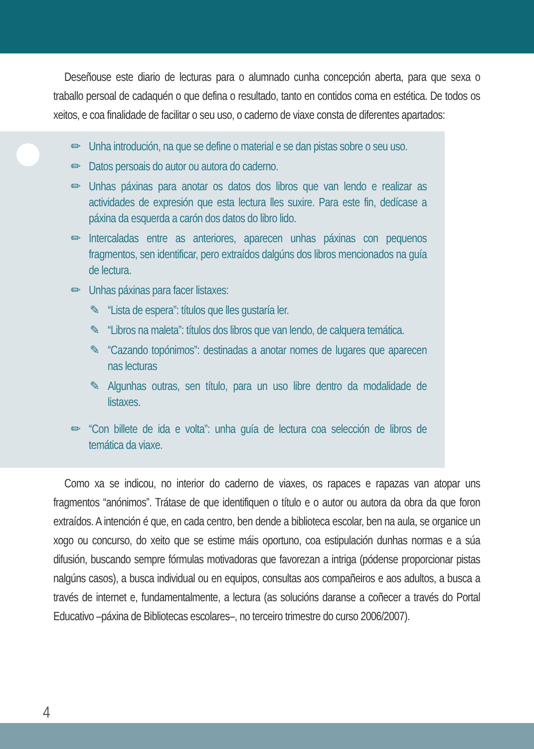Deseñouse este diario de lecturas para o alumnado cunha concepción aberta, para que sexa o traballo persoal de cadaquén o que defina o resultado, tanto en contidos coma en estética. De todos os xeitos, e coa finalidade de facilitar o seu uso, o caderno de viaxe consta de diferentes apartados:
✏ Unha introdución, na que se define o material e se dan pistas sobre o seu uso.
✏ Datos persoais do autor ou autora do caderno.
✏ Unhas páxinas para anotar os datos dos libros que van lendo e realizar as actividades de expresión que esta lectura lles suxire. Para este fin, dedícase a páxina da esquerda a carón dos datos do libro lido.
✏ Intercaladas entre as anteriores, aparecen unhas páxinas con pequenos fragmentos, sen identificar, pero extraídos dalgúns dos libros mencionados na guía de lectura.
✏ Unhas páxinas para facer listaxes:
✎ “Lista de espera”: títulos que lles gustaría ler.
✎ “Libros na maleta”: títulos dos libros que van lendo, de calquera temática.
✎ “Cazando topónimos”: destinadas a anotar nomes de lugares que aparecen nas lecturas
✎ Algunhas outras, sen título, para un uso libre dentro da modalidade de listaxes.
✏ “Con billete de ida e volta”: unha guía de lectura coa selección de libros de temática da viaxe.
Como xa se indicou, no interior do caderno de viaxes, os rapaces e rapazas van atopar uns fragmentos “anónimos”. Trátase de que identifiquen o título e o autor ou autora da obra da que foron extraídos. A intención é que, en cada centro, ben dende a biblioteca escolar, ben na aula, se organice un xogo ou concurso, do xeito que se estime máis oportuno, coa estipulación dunhas normas e a súa difusión, buscando sempre fórmulas motivadoras que favorezan a intriga (pódense proporcionar pistas nalgúns casos), a busca individual ou en equipos, consultas aos compañeiros e aos adultos, a busca a través de internet e, fundamentalmente, a lectura (as solucións daranse a coñecer a través do Portal Educativo –páxina de Bibliotecas escolares–, no terceiro trimestre do curso 2006/2007).
4